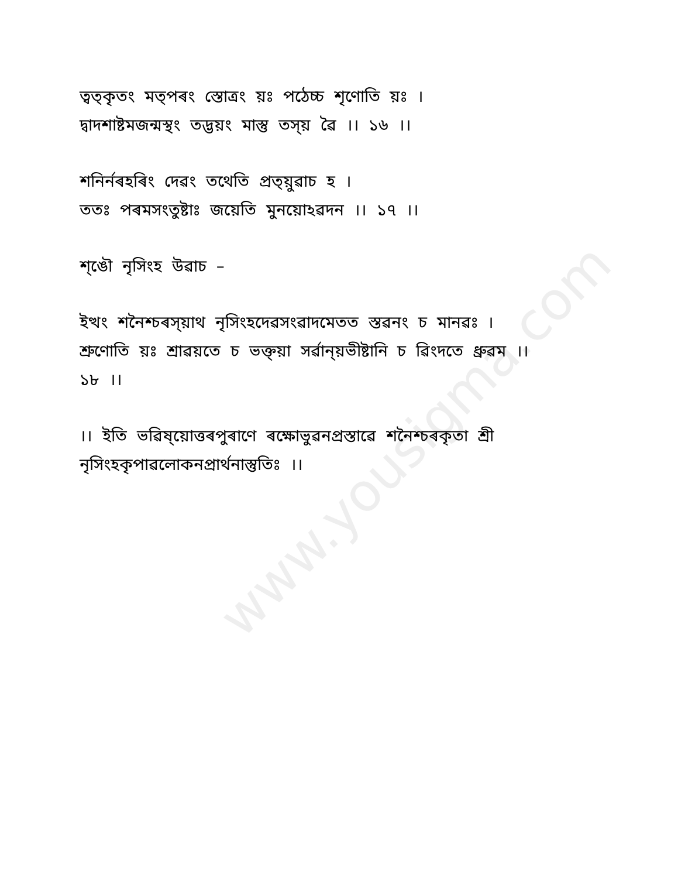www.yousigma.com
ত্ৱত্কৃতং মত্পৰং স্তোত্ৰং য়ঃ পঠেচ্চ শৃণোতি য়ঃ ।
দ্ৱাদশাষ্টমজন্মস্থং তদ্ভয়ং মাস্তু তস্য় ৱৈ ।। ১৬ ।।
শনির্নৰহৰিং দেৱং তথেতি প্ৰত্য়ুৱাচ হ ।
ততঃ পৰমসংতুষ্টাঃ জয়েতি মুনয়োঽৱদন ।। ১৭ ।।
শ্ঙৌ নৃসিংহ উৱাচ –
ইত্থং শনৈশ্চৰস্য়াথ নৃসিংহদেৱসংৱাদমেতত স্তৱনং চ মানৱঃ ।
শ্ৰুণোতি য়ঃ শ্ৰাৱয়তে চ ভক্ত্য়া সৰ্ৱান্য়ভীষ্টানি চ ৱিংদতে ধ্ৰুৱম ।।
১৮ ।।
।। ইতি ভৱিষ্য়োত্তৰপুৰাণে ৰক্ষোভুৱনপ্ৰস্তাৱে শনৈশ্চৰকৃতা শ্ৰী
নৃসিংহকৃপাৱলোকনপ্ৰাৰ্থনাস্তুতিঃ ।।